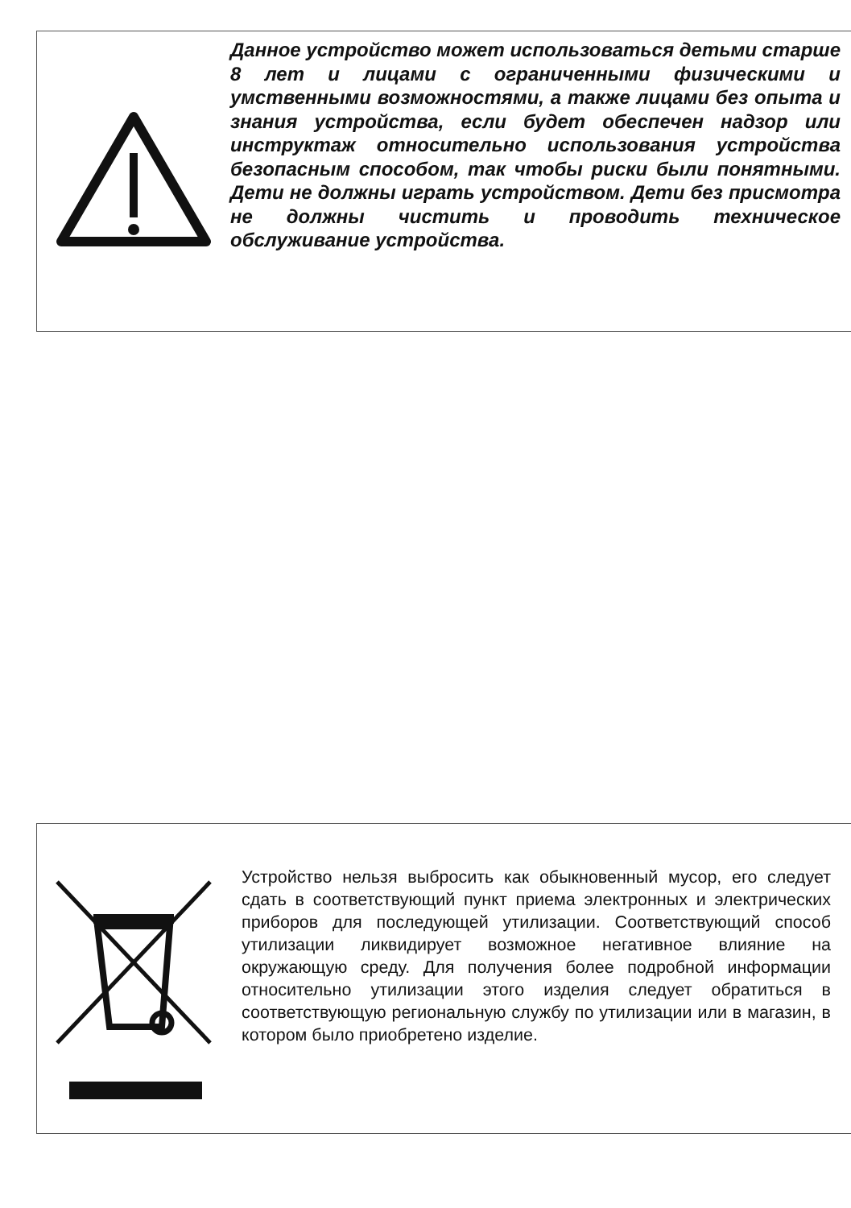Данное устройство может использоваться детьми старше 8 лет и лицами с ограниченными физическими и умственными возможностями, а также лицами без опыта и знания устройства, если будет обеспечен надзор или инструктаж относительно использования устройства безопасным способом, так чтобы риски были понятными. Дети не должны играть устройством. Дети без присмотра не должны чистить и проводить техническое обслуживание устройства.
Устройство нельзя выбросить как обыкновенный мусор, его следует сдать в соответствующий пункт приема электронных и электрических приборов для последующей утилизации. Соответствующий способ утилизации ликвидирует возможное негативное влияние на окружающую среду. Для получения более подробной информации относительно утилизации этого изделия следует обратиться в соответствующую региональную службу по утилизации или в магазин, в котором было приобретено изделие.